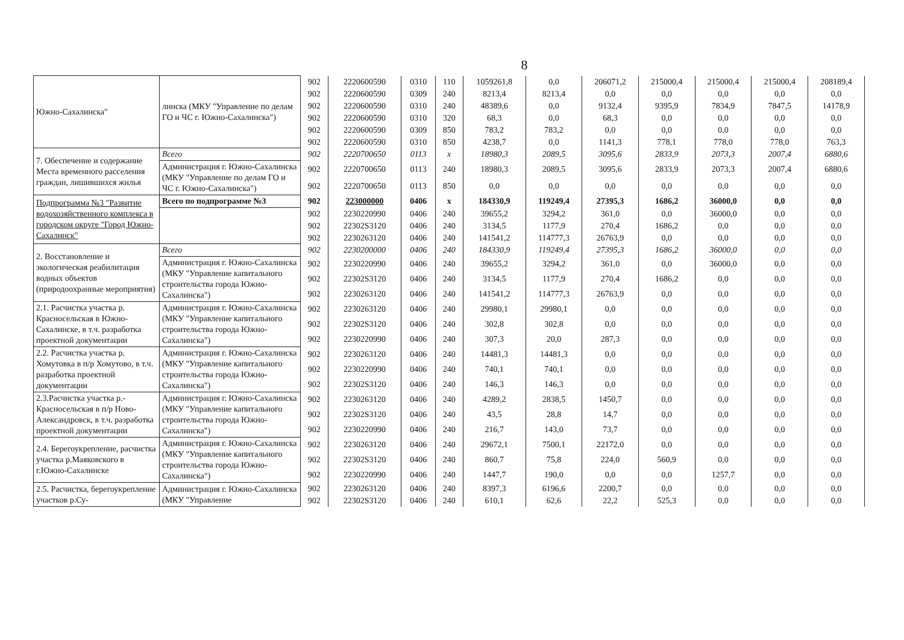8
| Южно-Сахалинска" | линска (МКУ "Управление по делам ГО и ЧС г. Южно-Сахалинска") | 902 | 2220600590 | 0310 | 110 | 1059261,8 | 0,0 | 206071,2 | 215000,4 | 215000,4 | 215000,4 | 208189,4 |
| | | 902 | 2220600590 | 0309 | 240 | 8213,4 | 8213,4 | 0,0 | 0,0 | 0,0 | 0,0 | 0,0 |
| | | 902 | 2220600590 | 0310 | 240 | 48389,6 | 0,0 | 9132,4 | 9395,9 | 7834,9 | 7847,5 | 14178,9 |
| | | 902 | 2220600590 | 0310 | 320 | 68,3 | 0,0 | 68,3 | 0,0 | 0,0 | 0,0 | 0,0 |
| | | 902 | 2220600590 | 0309 | 850 | 783,2 | 783,2 | 0,0 | 0,0 | 0,0 | 0,0 | 0,0 |
| | | 902 | 2220600590 | 0310 | 850 | 4238,7 | 0,0 | 1141,3 | 778,1 | 778,0 | 778,0 | 763,3 |
| 7. Обеспечение и содержание Места временного расселения граждан, лишившихся жилья | Всего | 902 | 2220700650 | 0113 | x | 18980,3 | 2089,5 | 3095,6 | 2833,9 | 2073,3 | 2007,4 | 6880,6 |
| | Администрация г. Южно-Сахалинска (МКУ "Управление по делам ГО и ЧС г. Южно-Сахалинска") | 902 | 2220700650 | 0113 | 240 | 18980,3 | 2089,5 | 3095,6 | 2833,9 | 2073,3 | 2007,4 | 6880,6 |
| | | 902 | 2220700650 | 0113 | 850 | 0,0 | 0,0 | 0,0 | 0,0 | 0,0 | 0,0 | 0,0 |
| Подпрограмма №3 "Развитие водохозяйственного комплекса в городском округе "Город Южно-Сахалинск" | Всего по подпрограмме №3 | 902 | 223000000 | 0406 | x | 184330,9 | 119249,4 | 27395,3 | 1686,2 | 36000,0 | 0,0 | 0,0 |
| | | 902 | 2230220990 | 0406 | 240 | 39655,2 | 3294,2 | 361,0 | 0,0 | 36000,0 | 0,0 | 0,0 |
| | | 902 | 22302S3120 | 0406 | 240 | 3134,5 | 1177,9 | 270,4 | 1686,2 | 0,0 | 0,0 | 0,0 |
| | | 902 | 2230263120 | 0406 | 240 | 141541,2 | 114777,3 | 26763,9 | 0,0 | 0,0 | 0,0 | 0,0 |
| 2. Восстановление и экологическая реабилитация водных объектов (природоохранные мероприятия) | Всего | 902 | 2230200000 | 0406 | 240 | 184330,9 | 119249,4 | 27395,3 | 1686,2 | 36000,0 | 0,0 | 0,0 |
| | Администрация г. Южно-Сахалинска (МКУ "Управление капитального строительства города Южно-Сахалинска") | 902 | 2230220990 | 0406 | 240 | 39655,2 | 3294,2 | 361,0 | 0,0 | 36000,0 | 0,0 | 0,0 |
| | | 902 | 22302S3120 | 0406 | 240 | 3134,5 | 1177,9 | 270,4 | 1686,2 | 0,0 | 0,0 | 0,0 |
| | | 902 | 2230263120 | 0406 | 240 | 141541,2 | 114777,3 | 26763,9 | 0,0 | 0,0 | 0,0 | 0,0 |
| 2.1. Расчистка участка р. Красносельская в Южно-Сахалинске, в т.ч. разработка проектной документации | Администрация г. Южно-Сахалинска (МКУ "Управление капитального строительства города Южно-Сахалинска") | 902 | 2230263120 | 0406 | 240 | 29980,1 | 29980,1 | 0,0 | 0,0 | 0,0 | 0,0 | 0,0 |
| | | 902 | 22302S3120 | 0406 | 240 | 302,8 | 302,8 | 0,0 | 0,0 | 0,0 | 0,0 | 0,0 |
| | | 902 | 2230220990 | 0406 | 240 | 307,3 | 20,0 | 287,3 | 0,0 | 0,0 | 0,0 | 0,0 |
| 2.2. Расчистка участка р. Хомутовка в п/р Хомутово, в т.ч. разработка проектной документации | Администрация г. Южно-Сахалинска (МКУ "Управление капитального строительства города Южно-Сахалинска") | 902 | 2230263120 | 0406 | 240 | 14481,3 | 14481,3 | 0,0 | 0,0 | 0,0 | 0,0 | 0,0 |
| | | 902 | 2230220990 | 0406 | 240 | 740,1 | 740,1 | 0,0 | 0,0 | 0,0 | 0,0 | 0,0 |
| | | 902 | 22302S3120 | 0406 | 240 | 146,3 | 146,3 | 0,0 | 0,0 | 0,0 | 0,0 | 0,0 |
| 2.3.Расчистка участка р.-Красносельская в п/р Ново-Александровск, в т.ч. разработка проектной документации | Администрация г. Южно-Сахалинска (МКУ "Управление капитального строительства города Южно-Сахалинска") | 902 | 2230263120 | 0406 | 240 | 4289,2 | 2838,5 | 1450,7 | 0,0 | 0,0 | 0,0 | 0,0 |
| | | 902 | 22302S3120 | 0406 | 240 | 43,5 | 28,8 | 14,7 | 0,0 | 0,0 | 0,0 | 0,0 |
| | | 902 | 2230220990 | 0406 | 240 | 216,7 | 143,0 | 73,7 | 0,0 | 0,0 | 0,0 | 0,0 |
| 2.4. Берегоукрепление, расчистка участка р.Маяковского в г.Южно-Сахалинске | Администрация г. Южно-Сахалинска (МКУ "Управление капитального строительства города Южно-Сахалинска") | 902 | 2230263120 | 0406 | 240 | 29672,1 | 7500,1 | 22172,0 | 0,0 | 0,0 | 0,0 | 0,0 |
| | | 902 | 22302S3120 | 0406 | 240 | 860,7 | 75,8 | 224,0 | 560,9 | 0,0 | 0,0 | 0,0 |
| | | 902 | 2230220990 | 0406 | 240 | 1447,7 | 190,0 | 0,0 | 0,0 | 1257,7 | 0,0 | 0,0 |
| 2.5. Расчистка, берегоукрепление участков р.Су- | Администрация г. Южно-Сахалинска (МКУ "Управление | 902 | 2230263120 | 0406 | 240 | 8397,3 | 6196,6 | 2200,7 | 0,0 | 0,0 | 0,0 | 0,0 |
| | | 902 | 22302S3120 | 0406 | 240 | 610,1 | 62,6 | 22,2 | 525,3 | 0,0 | 0,0 | 0,0 |